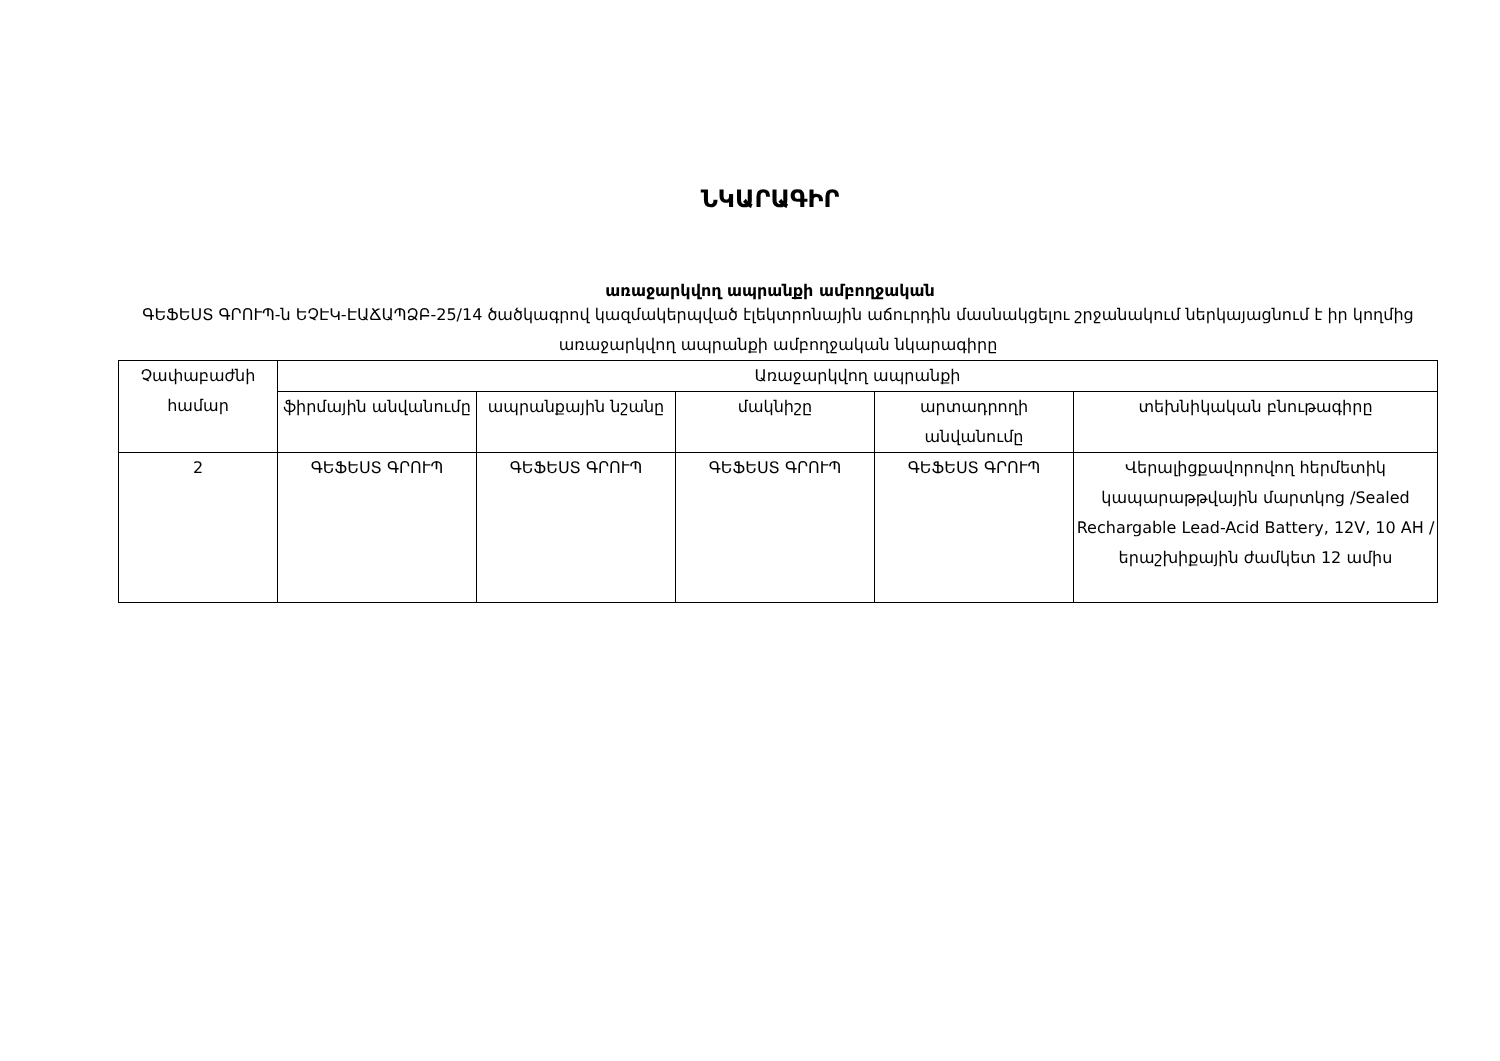ՆԿԱՐԱԳԻՐ
առաջարկվող ապրանքի ամբողջական
ԳԵՖԵՍՏ ԳՐՈՒՊ-ն ԵՉԷԿ-ԷԱՃԱՊՁԲ-25/14 ծածկագրով կազմակերպված էլեկտրոնային աճուրդին մասնակցելու շրջանակում ներկայացնում է իր կողմից առաջարկվող ապրանքի ամբողջական նկարագիրը
| Չափաբաժնի համար | Առաջարկվող ապրանքի | | | | |
| --- | --- | --- | --- | --- | --- |
| | ֆիրմային անվանումը | ապրանքային նշանը | մակնիշը | արտադրողի անվանումը | տեխնիկական բնութագիրը |
| 2 | ԳԵՖԵՍՏ ԳՐՈՒՊ | ԳԵՖԵՍՏ ԳՐՈՒՊ | ԳԵՖԵՍՏ ԳՐՈՒՊ | ԳԵՖԵՍՏ ԳՐՈՒՊ | Վերալիցքավորովող հերմետիկ կապարաթթվային մարտկոց /Sealed Rechargable Lead-Acid Battery, 12V, 10 AH / երաշխիքային ժամկետ 12 ամիս |